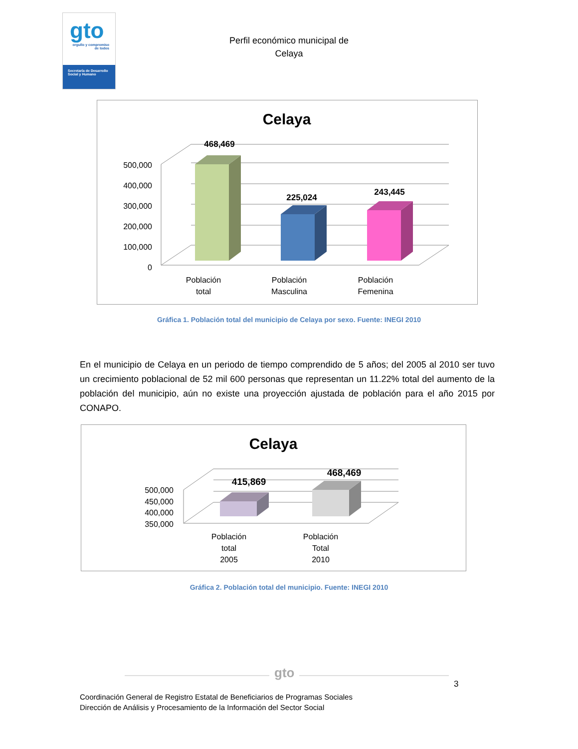gto
orgullo y compromiso de todos
Secretaría de Desarrollo Social y Humano
Perfil económico municipal de
Celaya
Celaya
500,000
400,000
300,000
200,000
100,000
0
468,469
225,024
243,445
Población
total
Población
Masculina
Población
Femenina
Gráfica 1. Población total del municipio de Celaya por sexo. Fuente: INEGI 2010
En el municipio de Celaya en un periodo de tiempo comprendido de 5 años; del 2005 al 2010 ser tuvo un crecimiento poblacional de 52 mil 600 personas que representan un 11.22% total del aumento de la población del municipio, aún no existe una proyección ajustada de población para el año 2015 por CONAPO.
Celaya
500,000
450,000
400,000
350,000
415,869
468,469
Población
total
2005
Población
Total
2010
Gráfica 2. Población total del municipio. Fuente: INEGI 2010
gto
3
Coordinación General de Registro Estatal de Beneficiarios de Programas Sociales
Dirección de Análisis y Procesamiento de la Información del Sector Social